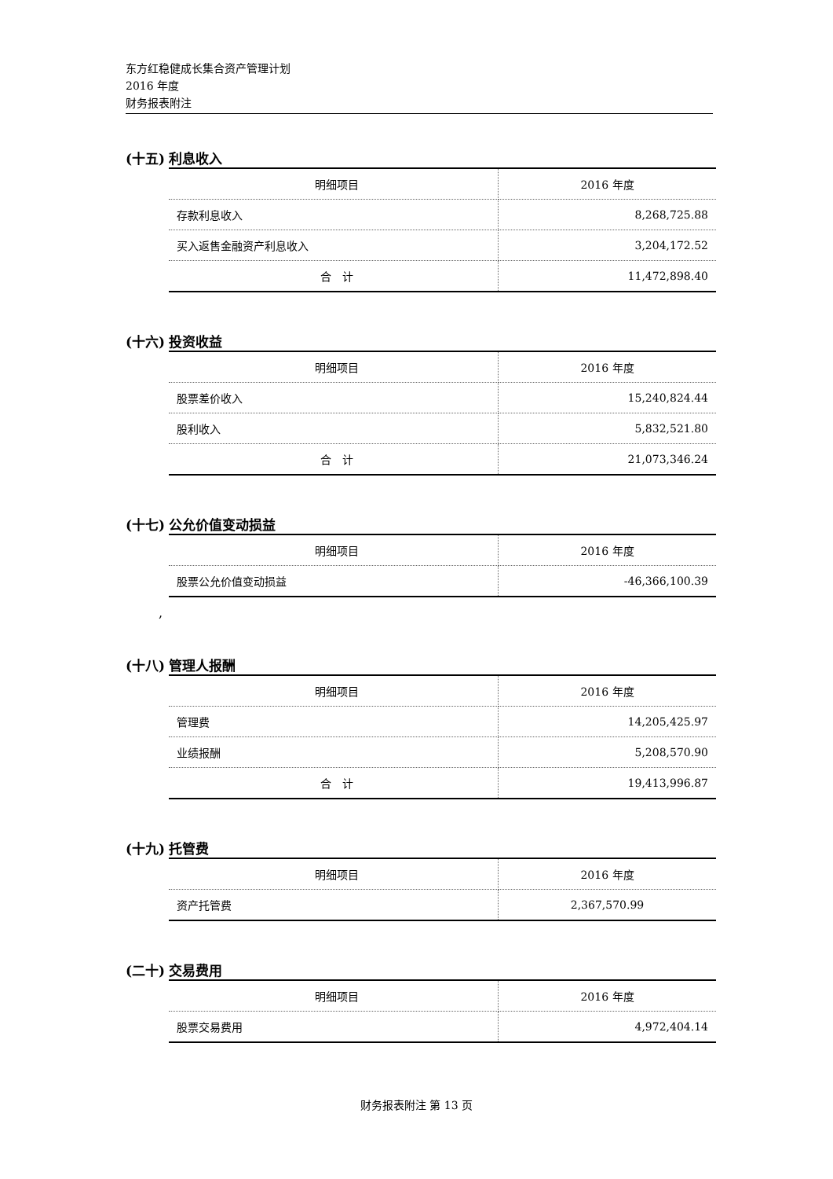东方红稳健成长集合资产管理计划
2016 年度
财务报表附注
(十五) 利息收入
| 明细项目 | 2016 年度 |
| --- | --- |
| 存款利息收入 | 8,268,725.88 |
| 买入返售金融资产利息收入 | 3,204,172.52 |
| 合 计 | 11,472,898.40 |
(十六) 投资收益
| 明细项目 | 2016 年度 |
| --- | --- |
| 股票差价收入 | 15,240,824.44 |
| 股利收入 | 5,832,521.80 |
| 合 计 | 21,073,346.24 |
(十七) 公允价值变动损益
| 明细项目 | 2016 年度 |
| --- | --- |
| 股票公允价值变动损益 | -46,366,100.39 |
,
(十八) 管理人报酬
| 明细项目 | 2016 年度 |
| --- | --- |
| 管理费 | 14,205,425.97 |
| 业绩报酬 | 5,208,570.90 |
| 合 计 | 19,413,996.87 |
(十九) 托管费
| 明细项目 | 2016 年度 |
| --- | --- |
| 资产托管费 | 2,367,570.99 |
(二十) 交易费用
| 明细项目 | 2016 年度 |
| --- | --- |
| 股票交易费用 | 4,972,404.14 |
财务报表附注 第 13 页